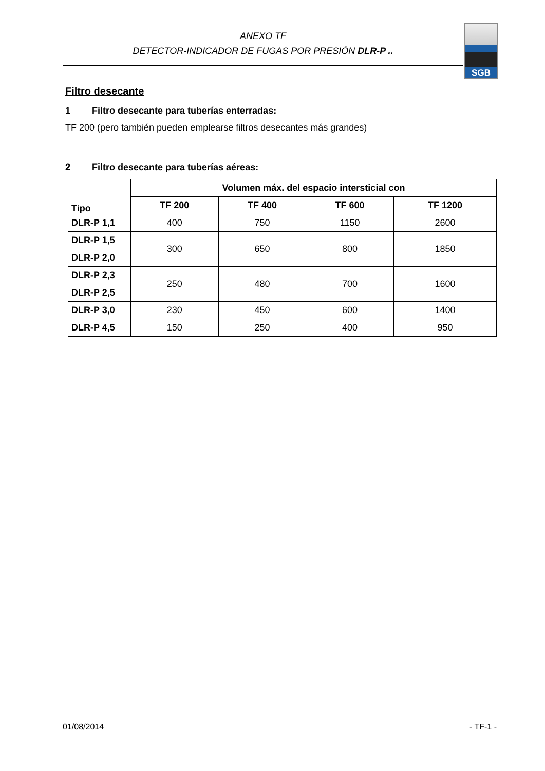ANEXO TF
DETECTOR-INDICADOR DE FUGAS POR PRESIÓN DLR-P ..
SGB
Filtro desecante
1 Filtro desecante para tuberías enterradas:
TF 200 (pero también pueden emplearse filtros desecantes más grandes)
2 Filtro desecante para tuberías aéreas:
| Tipo | Volumen máx. del espacio intersticial con | | | |
| --- | --- | --- | --- | --- |
| | TF 200 | TF 400 | TF 600 | TF 1200 |
| DLR-P 1,1 | 400 | 750 | 1150 | 2600 |
| DLR-P 1,5 | 300 | 650 | 800 | 1850 |
| DLR-P 2,0 | | | | |
| DLR-P 2,3 | 250 | 480 | 700 | 1600 |
| DLR-P 2,5 | | | | |
| DLR-P 3,0 | 230 | 450 | 600 | 1400 |
| DLR-P 4,5 | 150 | 250 | 400 | 950 |
01/08/2014 - TF-1 -